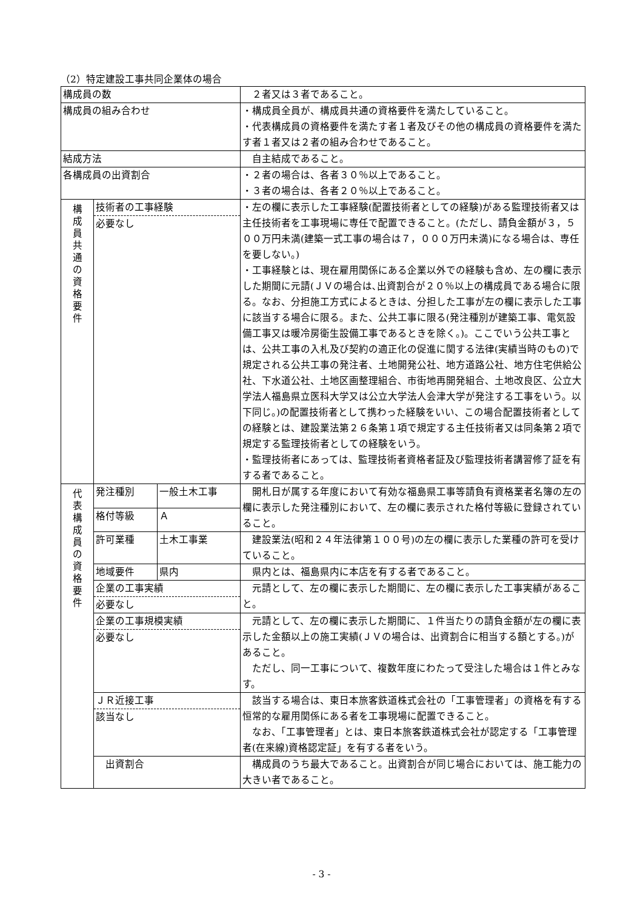（2）特定建設工事共同企業体の場合
| 構成員の数 | | | ２者又は３者であること。 |
| 構成員の組み合わせ | | | ・構成員全員が、構成員共通の資格要件を満たしていること。 ・代表構成員の資格要件を満たす者１者及びその他の構成員の資格要件を満たす者１者又は２者の組み合わせであること。 |
| 結成方法 | | | 自主結成であること。 |
| 各構成員の出資割合 | | | ・２者の場合は、各者３０％以上であること。 ・３者の場合は、各者２０％以上であること。 |
| 構 成 員 共 通 の 資 格 要 件 | 技術者の工事経験 必要なし | | ・左の欄に表示した工事経験(配置技術者としての経験)がある監理技術者又は主任技術者を工事現場に専任で配置できること。(ただし、請負金額が３，５００万円未満(建築一式工事の場合は７，０００万円未満)になる場合は、専任を要しない。) ・工事経験とは、現在雇用関係にある企業以外での経験も含め、左の欄に表示した期間に元請(ＪＶの場合は､出資割合が２０％以上の構成員である場合に限る。なお、分担施工方式によるときは、分担した工事が左の欄に表示した工事に該当する場合に限る。また、公共工事に限る(発注種別が建築工事、電気設備工事又は暖冷房衛生設備工事であるときを除く。)。ここでいう公共工事とは、公共工事の入札及び契約の適正化の促進に関する法律(実績当時のもの)で規定される公共工事の発注者、土地開発公社、地方道路公社、地方住宅供給公社、下水道公社、土地区画整理組合、市街地再開発組合、土地改良区、公立大学法人福島県立医科大学又は公立大学法人会津大学が発注する工事をいう。以下同じ。)の配置技術者として携わった経験をいい、この場合配置技術者としての経験とは、建設業法第２６条第１項で規定する主任技術者又は同条第２項で規定する監理技術者としての経験をいう。 ・監理技術者にあっては、監理技術者資格者証及び監理技術者講習修了証を有する者であること。 |
| 代 表 構 成 員 の 資 格 要 件 | 発注種別 | 一般土木工事 | 開札日が属する年度において有効な福島県工事等請負有資格業者名簿の左の欄に表示した発注種別において、左の欄に表示された格付等級に登録されていること。 |
| | 格付等級 | Ａ | |
| | 許可業種 | 土木工事業 | 建設業法(昭和２４年法律第１００号)の左の欄に表示した業種の許可を受けていること。 |
| | 地域要件 | 県内 | 県内とは、福島県内に本店を有する者であること。 |
| | 企業の工事実績 必要なし | | 元請として、左の欄に表示した期間に、左の欄に表示した工事実績があること。 |
| | 企業の工事規模実績 必要なし | | 元請として、左の欄に表示した期間に、１件当たりの請負金額が左の欄に表示した金額以上の施工実績(ＪＶの場合は、出資割合に相当する額とする。)があること。 ただし、同一工事について、複数年度にわたって受注した場合は１件とみなす。 |
| | ＪＲ近接工事 該当なし | | 該当する場合は、東日本旅客鉄道株式会社の「工事管理者」の資格を有する恒常的な雇用関係にある者を工事現場に配置できること。 なお、「工事管理者」とは、東日本旅客鉄道株式会社が認定する「工事管理者(在来線)資格認定証」を有する者をいう。 |
| | 出資割合 | | 構成員のうち最大であること。出資割合が同じ場合においては、施工能力の大きい者であること。 |
- 3 -